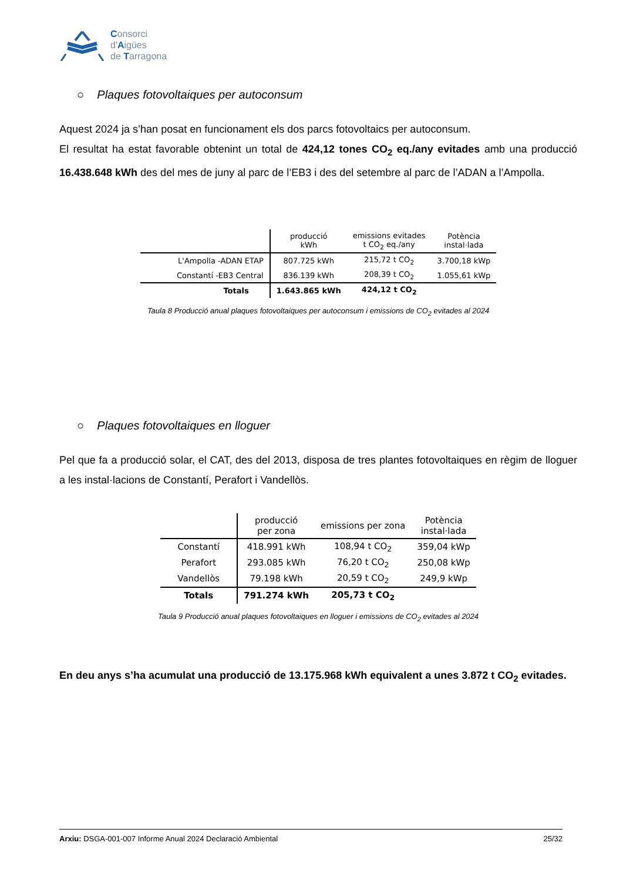Consorci
d'Aigües
de Tarragona
○ Plaques fotovoltaiques per autoconsum
Aquest 2024 ja s’han posat en funcionament els dos parcs fotovoltaics per autoconsum.
El resultat ha estat favorable obtenint un total de 424,12 tones CO<sub>2</sub> eq./any evitades amb una producció 16.438.648 kWh des del mes de juny al parc de l’EB3 i des del setembre al parc de l’ADAN a l’Ampolla.
| | producció kWh | emissions evitades t CO<sub>2</sub> eq./any | Potència instal·lada |
| --- | --- | --- | --- |
| L'Ampolla -ADAN ETAP | 807.725 kWh | 215,72 t CO<sub>2</sub> | 3.700,18 kWp |
| Constantí -EB3 Central | 836.139 kWh | 208,39 t CO<sub>2</sub> | 1.055,61 kWp |
| Totals | 1.643.865 kWh | 424,12 t CO<sub>2</sub> | |
Taula 8 Producció anual plaques fotovoltaiques per autoconsum i emissions de CO<sub>2</sub> evitades al 2024
○ Plaques fotovoltaiques en lloguer
Pel que fa a producció solar, el CAT, des del 2013, disposa de tres plantes fotovoltaiques en règim de lloguer a les instal·lacions de Constantí, Perafort i Vandellòs.
| | producció per zona | emissions per zona | Potència instal·lada |
| --- | --- | --- | --- |
| Constantí | 418.991 kWh | 108,94 t CO<sub>2</sub> | 359,04 kWp |
| Perafort | 293.085 kWh | 76,20 t CO<sub>2</sub> | 250,08 kWp |
| Vandellòs | 79.198 kWh | 20,59 t CO<sub>2</sub> | 249,9 kWp |
| Totals | 791.274 kWh | 205,73 t CO<sub>2</sub> | |
Taula 9 Producció anual plaques fotovoltaiques en lloguer i emissions de CO<sub>2</sub> evitades al 2024
En deu anys s’ha acumulat una producció de 13.175.968 kWh equivalent a unes 3.872 t CO<sub>2</sub> evitades.
Arxiu: DSGA-001-007 Informe Anual 2024 Declaració Ambiental 25/32